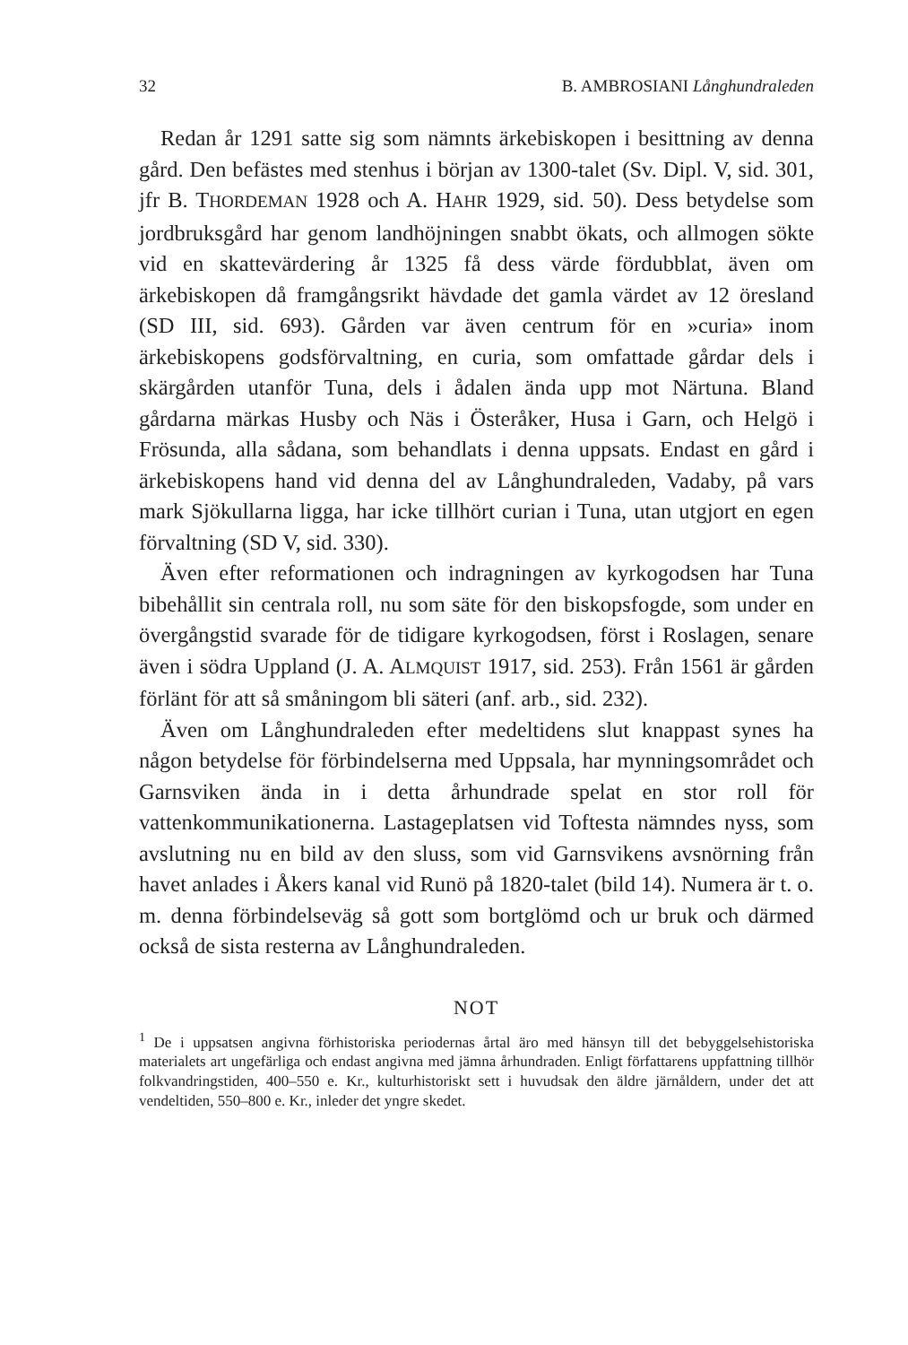32 B. AMBROSIANI Långhundraleden
Redan år 1291 satte sig som nämnts ärkebiskopen i besittning av denna gård. Den befästes med stenhus i början av 1300-talet (Sv. Dipl. V, sid. 301, jfr B. THORDEMAN 1928 och A. HAHR 1929, sid. 50). Dess betydelse som jordbruksgård har genom landhöjningen snabbt ökats, och allmogen sökte vid en skattevärdering år 1325 få dess värde fördubblat, även om ärkebiskopen då framgångsrikt hävdade det gamla värdet av 12 öresland (SD III, sid. 693). Gården var även centrum för en »curia» inom ärkebiskopens godsförvaltning, en curia, som omfattade gårdar dels i skärgården utanför Tuna, dels i ådalen ända upp mot Närtuna. Bland gårdarna märkas Husby och Näs i Österåker, Husa i Garn, och Helgö i Frösunda, alla sådana, som behandlats i denna uppsats. Endast en gård i ärkebiskopens hand vid denna del av Långhundraleden, Vadaby, på vars mark Sjökullarna ligga, har icke tillhört curian i Tuna, utan utgjort en egen förvaltning (SD V, sid. 330).
Även efter reformationen och indragningen av kyrkogodsen har Tuna bibehållit sin centrala roll, nu som säte för den biskopsfogde, som under en övergångstid svarade för de tidigare kyrkogodsen, först i Roslagen, senare även i södra Uppland (J. A. ALMQUIST 1917, sid. 253). Från 1561 är gården förlänt för att så småningom bli säteri (anf. arb., sid. 232).
Även om Långhundraleden efter medeltidens slut knappast synes ha någon betydelse för förbindelserna med Uppsala, har mynningsområdet och Garnsviken ända in i detta århundrade spelat en stor roll för vattenkommunikationerna. Lastageplatsen vid Toftesta nämndes nyss, som avslutning nu en bild av den sluss, som vid Garnsvikens avsnörning från havet anlades i Åkers kanal vid Runö på 1820-talet (bild 14). Numera är t. o. m. denna förbindelseväg så gott som bortglömd och ur bruk och därmed också de sista resterna av Långhundraleden.
NOT
<sup>1</sup> De i uppsatsen angivna förhistoriska periodernas årtal äro med hänsyn till det bebyggelsehistoriska materialets art ungefärliga och endast angivna med jämna århundraden. Enligt författarens uppfattning tillhör folkvandringstiden, 400–550 e. Kr., kulturhistoriskt sett i huvudsak den äldre järnåldern, under det att vendeltiden, 550–800 e. Kr., inleder det yngre skedet.